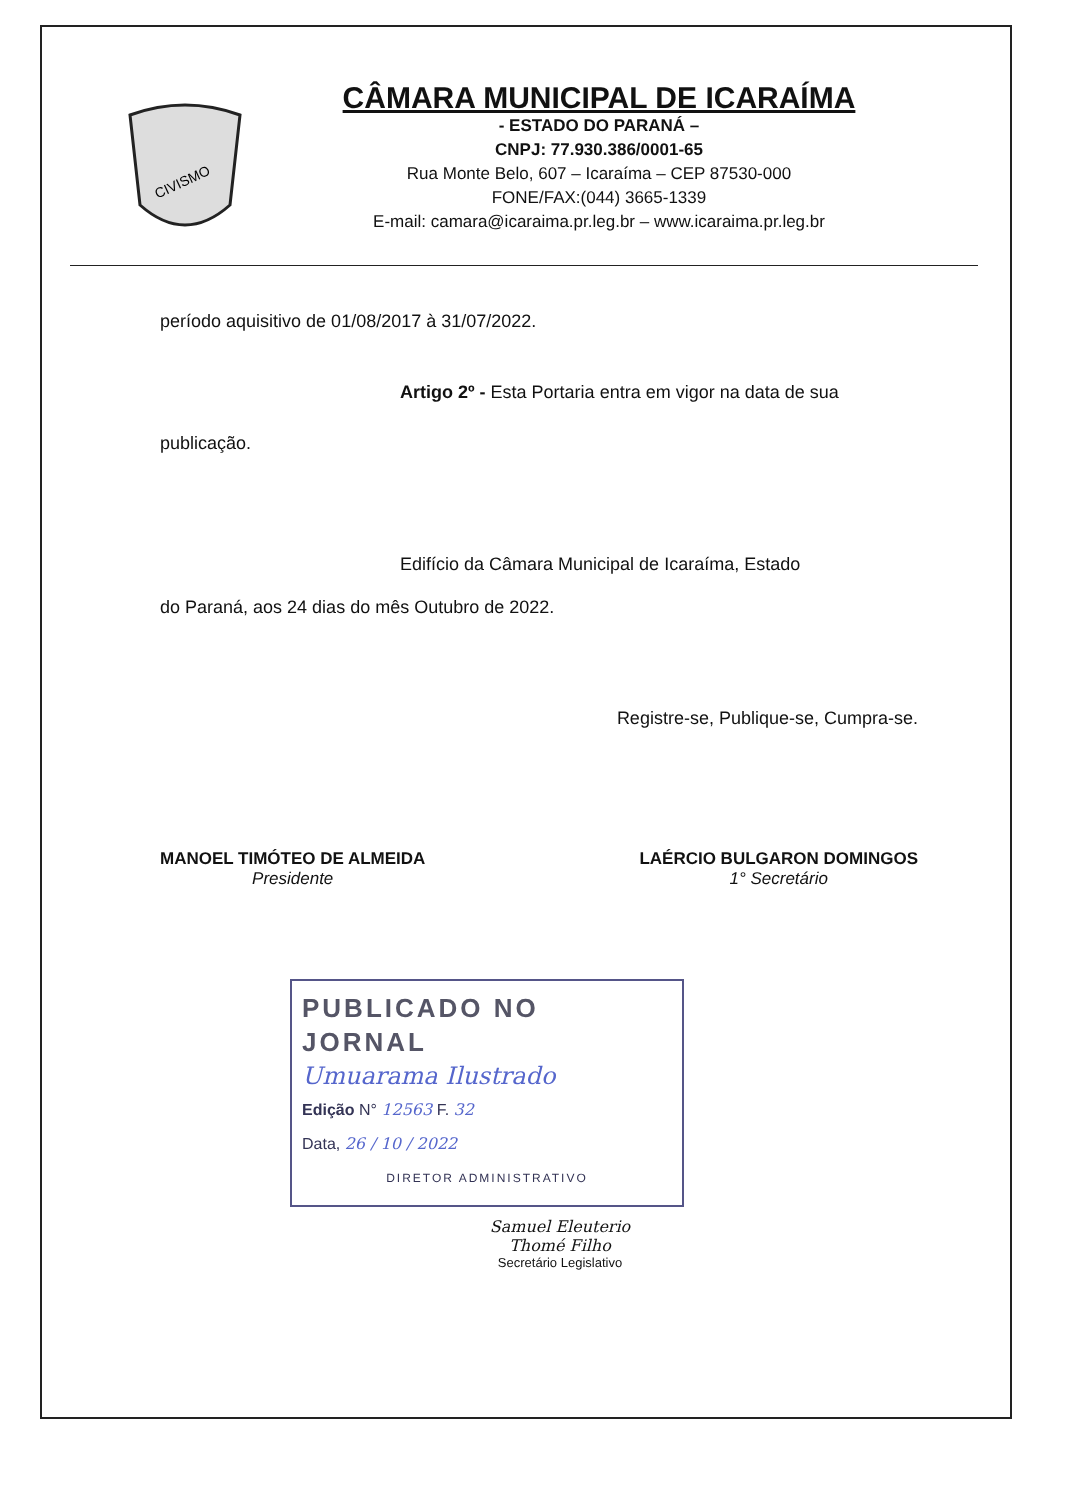CIVISMO
CÂMARA MUNICIPAL DE ICARAÍMA
- ESTADO DO PARANÁ –
CNPJ: 77.930.386/0001-65
Rua Monte Belo, 607 – Icaraíma – CEP 87530-000
FONE/FAX:(044) 3665-1339
E-mail: camara@icaraima.pr.leg.br – www.icaraima.pr.leg.br
período aquisitivo de 01/08/2017 à 31/07/2022.
Artigo 2º - Esta Portaria entra em vigor na data de sua
publicação.
Edifício da Câmara Municipal de Icaraíma, Estado
do Paraná, aos 24 dias do mês Outubro de 2022.
Registre-se, Publique-se, Cumpra-se.
MANOEL TIMÓTEO DE ALMEIDA
Presidente
LAÉRCIO BULGARON DOMINGOS
1° Secretário
PUBLICADO NO JORNAL
Umuarama Ilustrado
Edição N° 12563 F. 32
Data, 26 / 10 / 2022
DIRETOR ADMINISTRATIVO
Samuel Eleuterio Thomé Filho
Secretário Legislativo